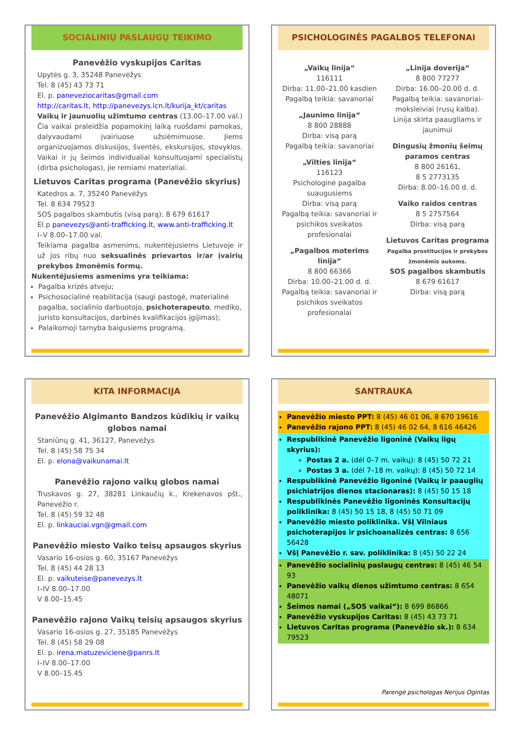SOCIALINIŲ PASLAUGŲ TEIKIMO
Panevėžio vyskupijos Caritas
Upytės g. 3, 35248 Panevėžys
Tel. 8 (45) 43 73 71
El. p. paneveziocaritas@gmail.com
http://caritas.lt, http://panevezys.lcn.lt/kurija_kt/caritas
Vaikų ir jaunuolių užimtumo centras (13.00–17.00 val.) Čia vaikai praleidžia popamokinį laiką ruošdami pamokas, dalyvaudami įvairiuose užsiėmimuose. Jiems organizuojamos diskusijos, šventės, ekskursijos, stovyklos. Vaikai ir jų šeimos individualiai konsultuojami specialistų (dirba psichologas), jie remiami materialiai.
Lietuvos Caritas programa (Panevėžio skyrius)
Katedros a. 7, 35240 Panevėžys
Tel. 8 634 79523
SOS pagalbos skambutis (visą parą): 8 679 61617
El.p panevezys@anti-trafficking.lt, www.anti-trafficking.lt
I–V 8.00–17.00 val.
Teikiama pagalba asmenims, nukentėjusiems Lietuvoje ir už jos ribų nuo seksualinės prievartos ir/ar įvairių prekybos žmonėmis formų.
Nukentėjusiems asmenims yra teikiama:
Pagalba krizės atveju;
Psichosocialinė reabilitacija (saugi pastogė, materialinė pagalba, socialinio darbuotojo, psichoterapeuto, mediko, juristo konsultacijos, darbinės kvalifikacijos įgijimas);
Palaikomoji tarnyba baigusiems programą.
PSICHOLOGINĖS PAGALBOS TELEFONAI
„Vaikų linija“116111
Dirba: 11.00–21.00 kasdien
Pagalbą teikia: savanoriai
„Jaunimo linija“8 800 28888
Dirba: visą parą
Pagalbą teikia: savanoriai
„Vilties linija“116123
Psichologinė pagalba suaugusiems
Dirba: visą parą
Pagalbą teikia: savanoriai ir psichikos sveikatos profesionalai
„Pagalbos moterims linija“8 800 66366
Dirba: 10.00–21.00 d. d.
Pagalbą teikia: savanoriai ir psichikos sveikatos profesionalai
„Linija doverija“8 800 77277
Dirba: 16.00–20.00 d. d.
Pagalbą teikia: savanoriai-moksleiviai (rusų kalba). Linija skirta paaugliams ir jaunimui
Dingusių žmonių šeimų paramos centras
8 800 26161,
8 5 2773135
Dirba: 8.00–16.00 d. d.
Vaiko raidos centras
8 5 2757564
Dirba: visą parą
Lietuvos Caritas programa
Pagalba prostitucijos ir prekybos žmonėmis aukoms.
SOS pagalbos skambutis
8 679 61617
Dirba: visą parą
KITA INFORMACIJA
Panevėžio Algimanto Bandzos kūdikių ir vaikų globos namai
Staniūnų g. 41, 36127, Panevėžys
Tel. 8 (45) 58 75 34
El. p. elona@vaikunamai.lt
Panevėžio rajono vaikų globos namai
Truskavos g. 27, 38281 Linkaučių k., Krekenavos pšt., Panevėžio r.
Tel. 8 (45) 59 32 48
El. p. linkauciai.vgn@gmail.com
Panevėžio miesto Vaiko teisų apsaugos skyrius
Vasario 16-osios g. 60, 35167 Panevėžys
Tel. 8 (45) 44 28 13
El. p. vaikuteise@panevezys.lt
I–IV 8.00–17.00
V 8.00–15.45
Panevėžio rajono Vaikų teisių apsaugos skyrius
Vasario 16-osios g. 27, 35185 Panevėžys
Tel. 8 (45) 58 29 08
El. p. irena.matuzeviciene@panrs.lt
I–IV 8.00–17.00
V 8.00–15.45
SANTRAUKA
Panevėžio miesto PPT: 8 (45) 46 01 06, 8 670 19616
Panevėžio rajono PPT: 8 (45) 46 02 64, 8 616 46426
Respublikinė Panevėžio ligoninė (Vaikų ligų skyrius):
Postas 2 a. (dėl 0–7 m. vaikų): 8 (45) 50 72 21
Postas 3 a. (dėl 7–18 m. vaikų): 8 (45) 50 72 14
Respublikinė Panevėžio ligoninė (Vaikų ir paauglių psichiatrijos dienos stacionaras): 8 (45) 50 15 18
Respublikinės Panevėžio ligoninės Konsultacijų poliklinika: 8 (45) 50 15 18, 8 (45) 50 71 09
Panevėžio miesto poliklinika. VšĮ Vilniaus psichoterapijos ir psichoanalizės centras: 8 656 56428
VšĮ Panevėžio r. sav. poliklinika: 8 (45) 50 22 24
Panevėžio socialinių paslaugų centras: 8 (45) 46 54 93
Panevėžio vaikų dienos užimtumo centras: 8 654 48071
Šeimos namai („SOS vaikai“): 8 699 86866
Panevėžio vyskupijos Caritas: 8 (45) 43 73 71
Lietuvos Caritas programa (Panevėžio sk.): 8 634 79523
Parengė psichologas Nerijus Ogintas